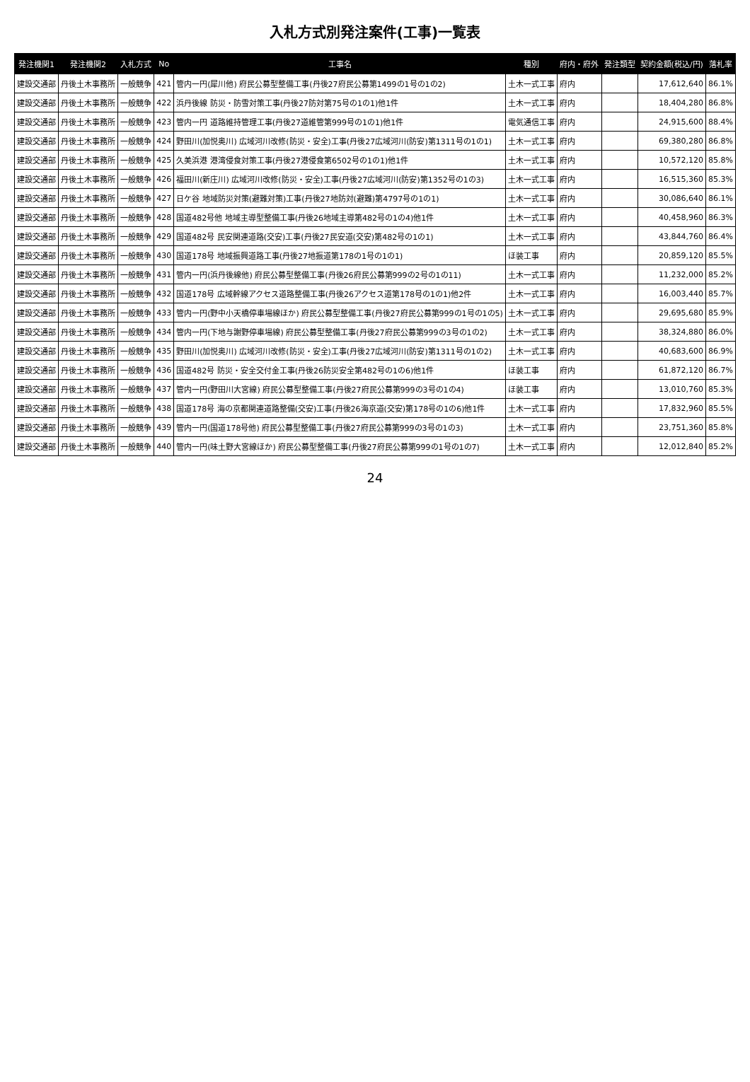入札方式別発注案件(工事)一覧表
| 発注機関1 | 発注機関2 | 入札方式 | No | 工事名 | 種別 | 府内・府外 | 発注類型 | 契約金額(税込/円) | 落札率 |
| --- | --- | --- | --- | --- | --- | --- | --- | --- | --- |
| 建設交通部 | 丹後土木事務所 | 一般競争 | 421 | 管内一円(犀川他) 府民公募型整備工事(丹後27府民公募第1499の1号の1の2) | 土木一式工事 | 府内 | | 17,612,640 | 86.1% |
| 建設交通部 | 丹後土木事務所 | 一般競争 | 422 | 浜丹後線 防災・防雪対策工事(丹後27防対第75号の1の1)他1件 | 土木一式工事 | 府内 | | 18,404,280 | 86.8% |
| 建設交通部 | 丹後土木事務所 | 一般競争 | 423 | 管内一円 道路維持管理工事(丹後27道維管第999号の1の1)他1件 | 電気通信工事 | 府内 | | 24,915,600 | 88.4% |
| 建設交通部 | 丹後土木事務所 | 一般競争 | 424 | 野田川(加悦奥川) 広域河川改修(防災・安全)工事(丹後27広域河川(防安)第1311号の1の1) | 土木一式工事 | 府内 | | 69,380,280 | 86.8% |
| 建設交通部 | 丹後土木事務所 | 一般競争 | 425 | 久美浜港 港湾侵食対策工事(丹後27港侵食第6502号の1の1)他1件 | 土木一式工事 | 府内 | | 10,572,120 | 85.8% |
| 建設交通部 | 丹後土木事務所 | 一般競争 | 426 | 福田川(新庄川) 広域河川改修(防災・安全)工事(丹後27広域河川(防安)第1352号の1の3) | 土木一式工事 | 府内 | | 16,515,360 | 85.3% |
| 建設交通部 | 丹後土木事務所 | 一般競争 | 427 | 日ケ谷 地域防災対策(避難対策)工事(丹後27地防対(避難)第4797号の1の1) | 土木一式工事 | 府内 | | 30,086,640 | 86.1% |
| 建設交通部 | 丹後土木事務所 | 一般競争 | 428 | 国道482号他 地域主導型整備工事(丹後26地域主導第482号の1の4)他1件 | 土木一式工事 | 府内 | | 40,458,960 | 86.3% |
| 建設交通部 | 丹後土木事務所 | 一般競争 | 429 | 国道482号 民安関連道路(交安)工事(丹後27民安道(交安)第482号の1の1) | 土木一式工事 | 府内 | | 43,844,760 | 86.4% |
| 建設交通部 | 丹後土木事務所 | 一般競争 | 430 | 国道178号 地域振興道路工事(丹後27地振道第178の1号の1の1) | ほ装工事 | 府内 | | 20,859,120 | 85.5% |
| 建設交通部 | 丹後土木事務所 | 一般競争 | 431 | 管内一円(浜丹後線他) 府民公募型整備工事(丹後26府民公募第999の2号の1の11) | 土木一式工事 | 府内 | | 11,232,000 | 85.2% |
| 建設交通部 | 丹後土木事務所 | 一般競争 | 432 | 国道178号 広域幹線アクセス道路整備工事(丹後26アクセス道第178号の1の1)他2件 | 土木一式工事 | 府内 | | 16,003,440 | 85.7% |
| 建設交通部 | 丹後土木事務所 | 一般競争 | 433 | 管内一円(野中小天橋停車場線ほか) 府民公募型整備工事(丹後27府民公募第999の1号の1の5) | 土木一式工事 | 府内 | | 29,695,680 | 85.9% |
| 建設交通部 | 丹後土木事務所 | 一般競争 | 434 | 管内一円(下地与謝野停車場線) 府民公募型整備工事(丹後27府民公募第999の3号の1の2) | 土木一式工事 | 府内 | | 38,324,880 | 86.0% |
| 建設交通部 | 丹後土木事務所 | 一般競争 | 435 | 野田川(加悦奥川) 広域河川改修(防災・安全)工事(丹後27広域河川(防安)第1311号の1の2) | 土木一式工事 | 府内 | | 40,683,600 | 86.9% |
| 建設交通部 | 丹後土木事務所 | 一般競争 | 436 | 国道482号 防災・安全交付金工事(丹後26防災安全第482号の1の6)他1件 | ほ装工事 | 府内 | | 61,872,120 | 86.7% |
| 建設交通部 | 丹後土木事務所 | 一般競争 | 437 | 管内一円(野田川大宮線) 府民公募型整備工事(丹後27府民公募第999の3号の1の4) | ほ装工事 | 府内 | | 13,010,760 | 85.3% |
| 建設交通部 | 丹後土木事務所 | 一般競争 | 438 | 国道178号 海の京都関連道路整備(交安)工事(丹後26海京道(交安)第178号の1の6)他1件 | 土木一式工事 | 府内 | | 17,832,960 | 85.5% |
| 建設交通部 | 丹後土木事務所 | 一般競争 | 439 | 管内一円(国道178号他) 府民公募型整備工事(丹後27府民公募第999の3号の1の3) | 土木一式工事 | 府内 | | 23,751,360 | 85.8% |
| 建設交通部 | 丹後土木事務所 | 一般競争 | 440 | 管内一円(味土野大宮線ほか) 府民公募型整備工事(丹後27府民公募第999の1号の1の7) | 土木一式工事 | 府内 | | 12,012,840 | 85.2% |
24